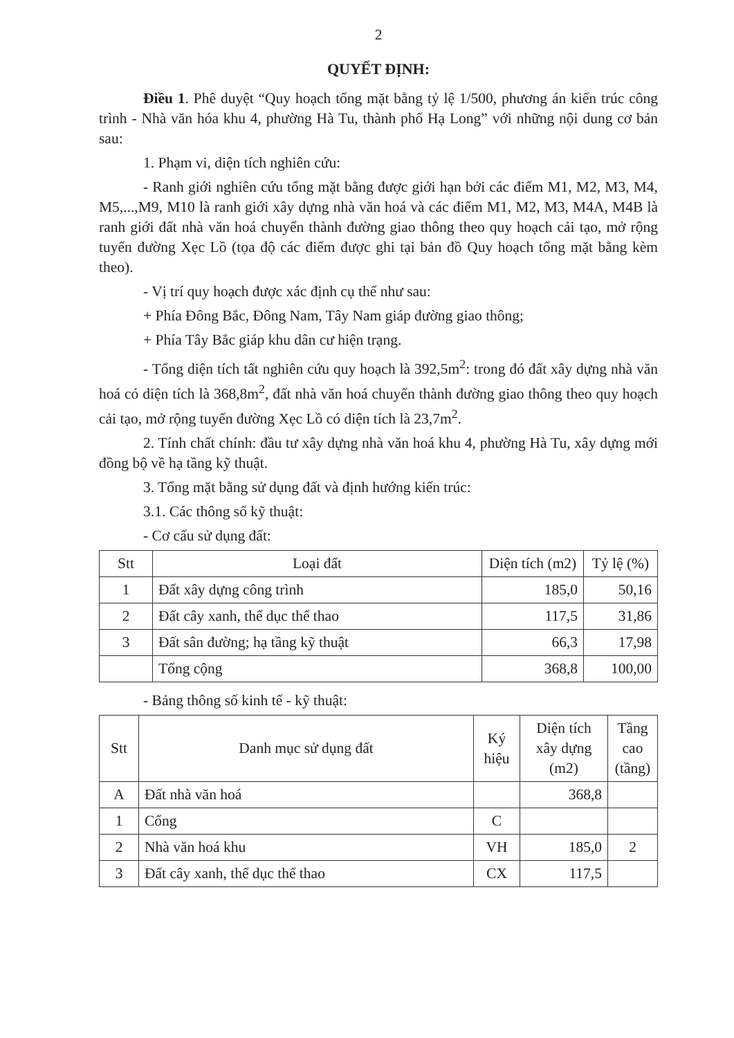2
QUYẾT ĐỊNH:
Điều 1. Phê duyệt “Quy hoạch tổng mặt bằng tỷ lệ 1/500, phương án kiến trúc công trình - Nhà văn hóa khu 4, phường Hà Tu, thành phố Hạ Long” với những nội dung cơ bản sau:
1. Phạm vi, diện tích nghiên cứu:
- Ranh giới nghiên cứu tổng mặt bằng được giới hạn bởi các điểm M1, M2, M3, M4, M5,...,M9, M10 là ranh giới xây dựng nhà văn hoá và các điểm M1, M2, M3, M4A, M4B là ranh giới đất nhà văn hoá chuyển thành đường giao thông theo quy hoạch cải tạo, mở rộng tuyến đường Xẹc Lồ (tọa độ các điểm được ghi tại bản đồ Quy hoạch tổng mặt bằng kèm theo).
- Vị trí quy hoạch được xác định cụ thể như sau:
+ Phía Đông Bắc, Đông Nam, Tây Nam giáp đường giao thông;
+ Phía Tây Bắc giáp khu dân cư hiện trạng.
- Tổng diện tích tất nghiên cứu quy hoạch là 392,5m<sup>2</sup>: trong đó đất xây dựng nhà văn hoá có diện tích là 368,8m<sup>2</sup>, đất nhà văn hoá chuyển thành đường giao thông theo quy hoạch cải tạo, mở rộng tuyến đường Xẹc Lồ có diện tích là 23,7m<sup>2</sup>.
2. Tính chất chính: đầu tư xây dựng nhà văn hoá khu 4, phường Hà Tu, xây dựng mới đồng bộ về hạ tầng kỹ thuật.
3. Tổng mặt bằng sử dụng đất và định hướng kiến trúc:
3.1. Các thông số kỹ thuật:
- Cơ cấu sử dụng đất:
| Stt | Loại đất | Diện tích (m2) | Tỷ lệ (%) |
| --- | --- | --- | --- |
| 1 | Đất xây dựng công trình | 185,0 | 50,16 |
| 2 | Đất cây xanh, thể dục thể thao | 117,5 | 31,86 |
| 3 | Đất sân đường; hạ tầng kỹ thuật | 66,3 | 17,98 |
| | Tổng cộng | 368,8 | 100,00 |
- Bảng thông số kinh tế - kỹ thuật:
| Stt | Danh mục sử dụng đất | Ký hiệu | Diện tích xây dựng (m2) | Tầng cao (tầng) |
| --- | --- | --- | --- | --- |
| A | Đất nhà văn hoá | | 368,8 | |
| 1 | Cổng | C | | |
| 2 | Nhà văn hoá khu | VH | 185,0 | 2 |
| 3 | Đất cây xanh, thể dục thể thao | CX | 117,5 | |